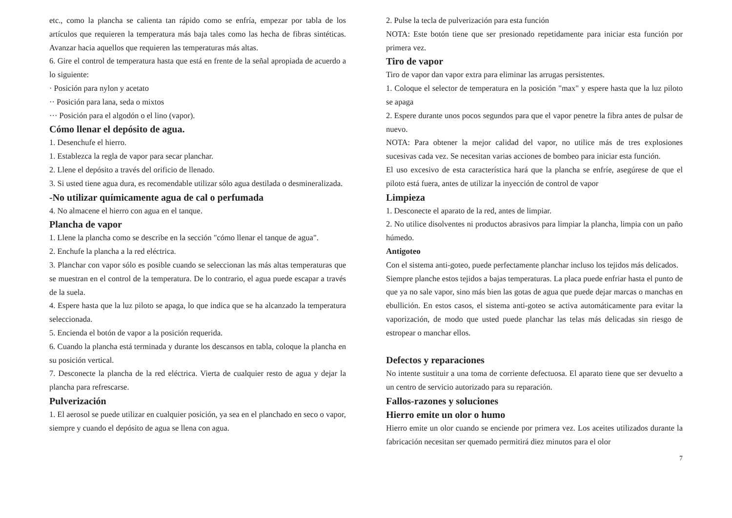etc., como la plancha se calienta tan rápido como se enfría, empezar por tabla de los artículos que requieren la temperatura más baja tales como las hecha de fibras sintéticas. Avanzar hacia aquellos que requieren las temperaturas más altas.
6. Gire el control de temperatura hasta que está en frente de la señal apropiada de acuerdo a lo siguiente:
· Posición para nylon y acetato
·· Posición para lana, seda o mixtos
··· Posición para el algodón o el lino (vapor).
Cómo llenar el depósito de agua.
1. Desenchufe el hierro.
1. Establezca la regla de vapor para secar planchar.
2. Llene el depósito a través del orificio de llenado.
3. Si usted tiene agua dura, es recomendable utilizar sólo agua destilada o desmineralizada.
-No utilizar químicamente agua de cal o perfumada
4. No almacene el hierro con agua en el tanque.
Plancha de vapor
1. Llene la plancha como se describe en la sección "cómo llenar el tanque de agua".
2. Enchufe la plancha a la red eléctrica.
3. Planchar con vapor sólo es posible cuando se seleccionan las más altas temperaturas que se muestran en el control de la temperatura. De lo contrario, el agua puede escapar a través de la suela.
4. Espere hasta que la luz piloto se apaga, lo que indica que se ha alcanzado la temperatura seleccionada.
5. Encienda el botón de vapor a la posición requerida.
6. Cuando la plancha está terminada y durante los descansos en tabla, coloque la plancha en su posición vertical.
7. Desconecte la plancha de la red eléctrica. Vierta de cualquier resto de agua y dejar la plancha para refrescarse.
Pulverización
1. El aerosol se puede utilizar en cualquier posición, ya sea en el planchado en seco o vapor, siempre y cuando el depósito de agua se llena con agua.
2. Pulse la tecla de pulverización para esta función
NOTA: Este botón tiene que ser presionado repetidamente para iniciar esta función por primera vez.
Tiro de vapor
Tiro de vapor dan vapor extra para eliminar las arrugas persistentes.
1. Coloque el selector de temperatura en la posición "max" y espere hasta que la luz piloto se apaga
2. Espere durante unos pocos segundos para que el vapor penetre la fibra antes de pulsar de nuevo.
NOTA: Para obtener la mejor calidad del vapor, no utilice más de tres explosiones sucesivas cada vez. Se necesitan varias acciones de bombeo para iniciar esta función.
El uso excesivo de esta característica hará que la plancha se enfríe, asegúrese de que el piloto está fuera, antes de utilizar la inyección de control de vapor
Limpieza
1. Desconecte el aparato de la red, antes de limpiar.
2. No utilice disolventes ni productos abrasivos para limpiar la plancha, limpia con un paño húmedo.
Antigoteo
Con el sistema anti-goteo, puede perfectamente planchar incluso los tejidos más delicados.
Siempre planche estos tejidos a bajas temperaturas. La placa puede enfriar hasta el punto de que ya no sale vapor, sino más bien las gotas de agua que puede dejar marcas o manchas en ebullición. En estos casos, el sistema anti-goteo se activa automáticamente para evitar la vaporización, de modo que usted puede planchar las telas más delicadas sin riesgo de estropear o manchar ellos.
Defectos y reparaciones
No intente sustituir a una toma de corriente defectuosa. El aparato tiene que ser devuelto a un centro de servicio autorizado para su reparación.
Fallos-razones y soluciones
Hierro emite un olor o humo
Hierro emite un olor cuando se enciende por primera vez. Los aceites utilizados durante la fabricación necesitan ser quemado permitirá diez minutos para el olor
7